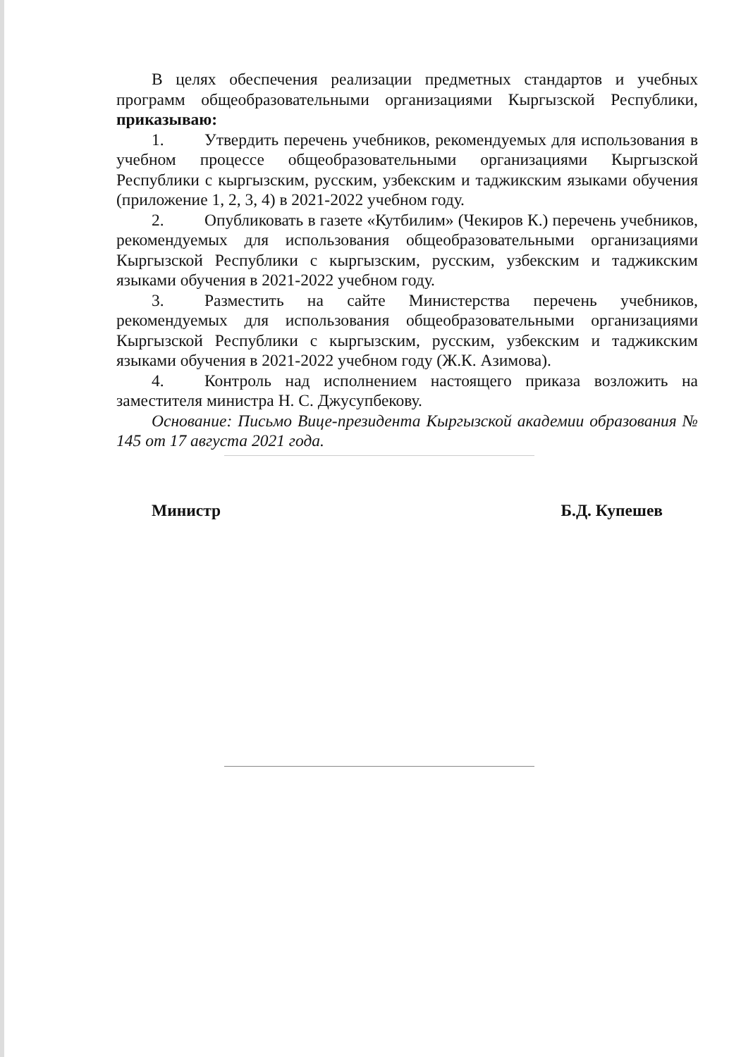В целях обеспечения реализации предметных стандартов и учебных программ общеобразовательными организациями Кыргызской Республики, приказываю:
1. Утвердить перечень учебников, рекомендуемых для использования в учебном процессе общеобразовательными организациями Кыргызской Республики с кыргызским, русским, узбекским и таджикским языками обучения (приложение 1, 2, 3, 4) в 2021-2022 учебном году.
2. Опубликовать в газете «Кутбилим» (Чекиров К.) перечень учебников, рекомендуемых для использования общеобразовательными организациями Кыргызской Республики с кыргызским, русским, узбекским и таджикским языками обучения в 2021-2022 учебном году.
3. Разместить на сайте Министерства перечень учебников, рекомендуемых для использования общеобразовательными организациями Кыргызской Республики с кыргызским, русским, узбекским и таджикским языками обучения в 2021-2022 учебном году (Ж.К. Азимова).
4. Контроль над исполнением настоящего приказа возложить на заместителя министра Н. С. Джусупбекову.
Основание: Письмо Вице-президента Кыргызской академии образования № 145 от 17 августа 2021 года.
Министр Б.Д. Купешев